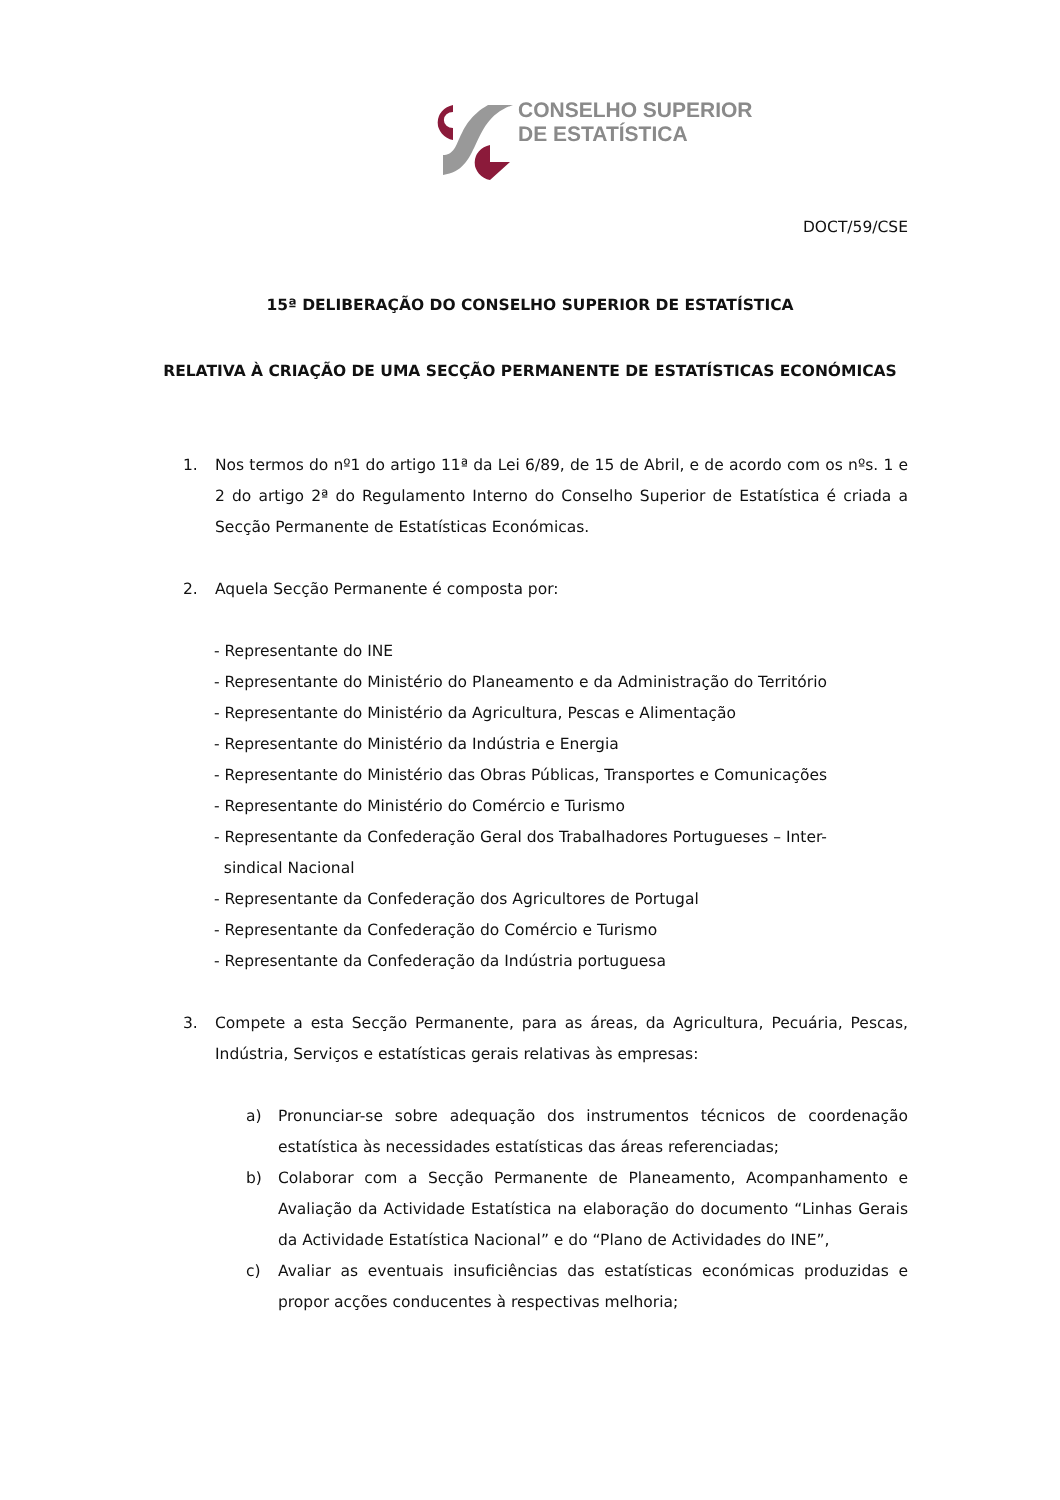CONSELHO SUPERIOR
DE ESTATÍSTICA
DOCT/59/CSE
15ª DELIBERAÇÃO DO CONSELHO SUPERIOR DE ESTATÍSTICA
RELATIVA À CRIAÇÃO DE UMA SECÇÃO PERMANENTE DE ESTATÍSTICAS ECONÓMICAS
1. Nos termos do nº1 do artigo 11ª da Lei 6/89, de 15 de Abril, e de acordo com os nºs. 1 e 2 do artigo 2ª do Regulamento Interno do Conselho Superior de Estatística é criada a Secção Permanente de Estatísticas Económicas.
2. Aquela Secção Permanente é composta por:
- Representante do INE
- Representante do Ministério do Planeamento e da Administração do Território
- Representante do Ministério da Agricultura, Pescas e Alimentação
- Representante do Ministério da Indústria e Energia
- Representante do Ministério das Obras Públicas, Transportes e Comunicações
- Representante do Ministério do Comércio e Turismo
- Representante da Confederação Geral dos Trabalhadores Portugueses – Inter-
sindical Nacional
- Representante da Confederação dos Agricultores de Portugal
- Representante da Confederação do Comércio e Turismo
- Representante da Confederação da Indústria portuguesa
3. Compete a esta Secção Permanente, para as áreas, da Agricultura, Pecuária, Pescas, Indústria, Serviços e estatísticas gerais relativas às empresas:
a) Pronunciar-se sobre adequação dos instrumentos técnicos de coordenação estatística às necessidades estatísticas das áreas referenciadas;
b) Colaborar com a Secção Permanente de Planeamento, Acompanhamento e Avaliação da Actividade Estatística na elaboração do documento “Linhas Gerais da Actividade Estatística Nacional” e do “Plano de Actividades do INE”,
c) Avaliar as eventuais insuficiências das estatísticas económicas produzidas e propor acções conducentes à respectivas melhoria;